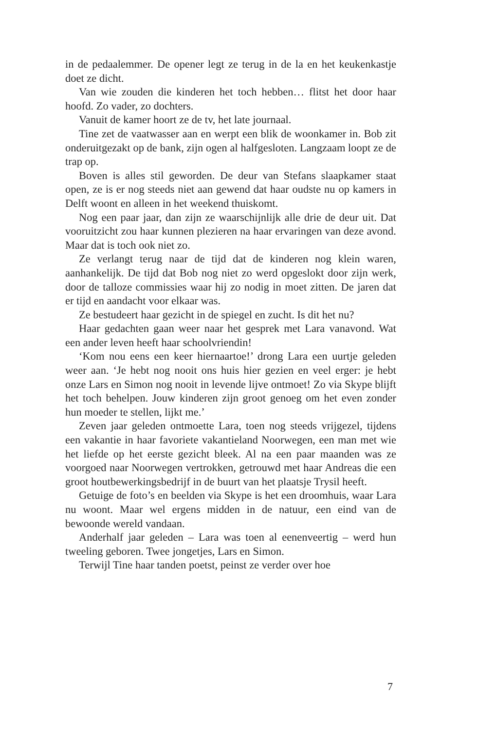in de pedaalemmer. De opener legt ze terug in de la en het keukenkastje doet ze dicht.
Van wie zouden die kinderen het toch hebben… flitst het door haar hoofd. Zo vader, zo dochters.
Vanuit de kamer hoort ze de tv, het late journaal.
Tine zet de vaatwasser aan en werpt een blik de woonkamer in. Bob zit onderuitgezakt op de bank, zijn ogen al halfgesloten. Langzaam loopt ze de trap op.
Boven is alles stil geworden. De deur van Stefans slaapkamer staat open, ze is er nog steeds niet aan gewend dat haar oudste nu op kamers in Delft woont en alleen in het weekend thuiskomt.
Nog een paar jaar, dan zijn ze waarschijnlijk alle drie de deur uit. Dat vooruitzicht zou haar kunnen plezieren na haar ervaringen van deze avond. Maar dat is toch ook niet zo.
Ze verlangt terug naar de tijd dat de kinderen nog klein waren, aanhankelijk. De tijd dat Bob nog niet zo werd opgeslokt door zijn werk, door de talloze commissies waar hij zo nodig in moet zitten. De jaren dat er tijd en aandacht voor elkaar was.
Ze bestudeert haar gezicht in de spiegel en zucht. Is dit het nu?
Haar gedachten gaan weer naar het gesprek met Lara vanavond. Wat een ander leven heeft haar schoolvriendin!
‘Kom nou eens een keer hiernaartoe!’ drong Lara een uurtje geleden weer aan. ‘Je hebt nog nooit ons huis hier gezien en veel erger: je hebt onze Lars en Simon nog nooit in levende lijve ontmoet! Zo via Skype blijft het toch behelpen. Jouw kinderen zijn groot genoeg om het even zonder hun moeder te stellen, lijkt me.’
Zeven jaar geleden ontmoette Lara, toen nog steeds vrijgezel, tijdens een vakantie in haar favoriete vakantieland Noorwegen, een man met wie het liefde op het eerste gezicht bleek. Al na een paar maanden was ze voorgoed naar Noorwegen vertrokken, getrouwd met haar Andreas die een groot houtbewerkingsbedrijf in de buurt van het plaatsje Trysil heeft.
Getuige de foto’s en beelden via Skype is het een droomhuis, waar Lara nu woont. Maar wel ergens midden in de natuur, een eind van de bewoonde wereld vandaan.
Anderhalf jaar geleden – Lara was toen al eenenveertig – werd hun tweeling geboren. Twee jongetjes, Lars en Simon.
Terwijl Tine haar tanden poetst, peinst ze verder over hoe
7